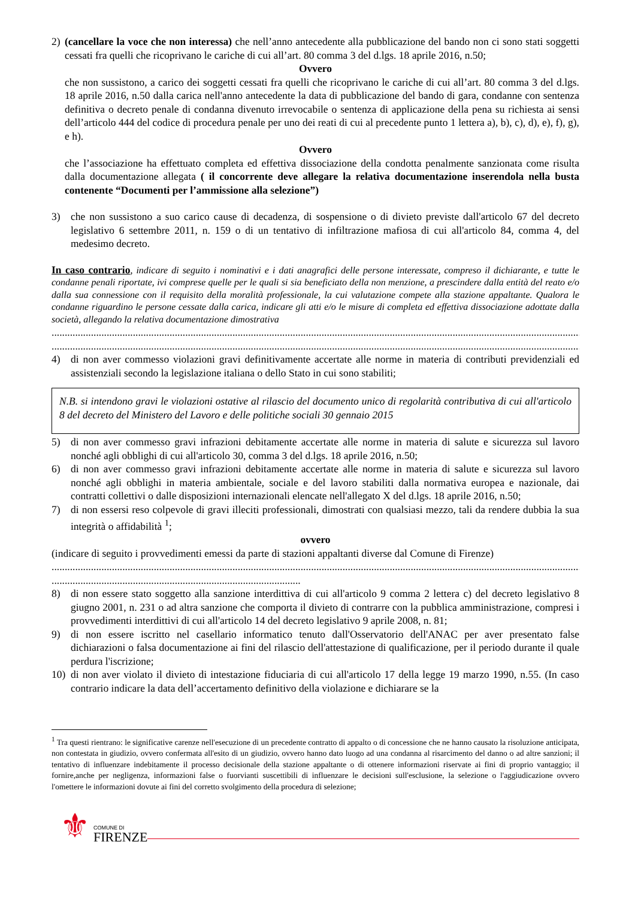2) (cancellare la voce che non interessa) che nell’anno antecedente alla pubblicazione del bando non ci sono stati soggetti cessati fra quelli che ricoprivano le cariche di cui all’art. 80 comma 3 del d.lgs. 18 aprile 2016, n.50;
Ovvero
che non sussistono, a carico dei soggetti cessati fra quelli che ricoprivano le cariche di cui all’art. 80 comma 3 del d.lgs. 18 aprile 2016, n.50 dalla carica nell'anno antecedente la data di pubblicazione del bando di gara, condanne con sentenza definitiva o decreto penale di condanna divenuto irrevocabile o sentenza di applicazione della pena su richiesta ai sensi dell’articolo 444 del codice di procedura penale per uno dei reati di cui al precedente punto 1 lettera a), b), c), d), e), f), g), e h).
Ovvero
che l’associazione ha effettuato completa ed effettiva dissociazione della condotta penalmente sanzionata come risulta dalla documentazione allegata ( il concorrente deve allegare la relativa documentazione inserendola nella busta contenente “Documenti per l’ammissione alla selezione”)
3) che non sussistono a suo carico cause di decadenza, di sospensione o di divieto previste dall'articolo 67 del decreto legislativo 6 settembre 2011, n. 159 o di un tentativo di infiltrazione mafiosa di cui all'articolo 84, comma 4, del medesimo decreto.
In caso contrario, indicare di seguito i nominativi e i dati anagrafici delle persone interessate, compreso il dichiarante, e tutte le condanne penali riportate, ivi comprese quelle per le quali si sia beneficiato della non menzione, a prescindere dalla entità del reato e/o dalla sua connessione con il requisito della moralità professionale, la cui valutazione compete alla stazione appaltante. Qualora le condanne riguardino le persone cessate dalla carica, indicare gli atti e/o le misure di completa ed effettiva dissociazione adottate dalla società, allegando la relativa documentazione dimostrativa
......................................................................................................................................................................................................................
......................................................................................................................................................................................................................
4) di non aver commesso violazioni gravi definitivamente accertate alle norme in materia di contributi previdenziali ed assistenziali secondo la legislazione italiana o dello Stato in cui sono stabiliti;
N.B. si intendono gravi le violazioni ostative al rilascio del documento unico di regolarità contributiva di cui all'articolo 8 del decreto del Ministero del Lavoro e delle politiche sociali 30 gennaio 2015
5) di non aver commesso gravi infrazioni debitamente accertate alle norme in materia di salute e sicurezza sul lavoro nonché agli obblighi di cui all'articolo 30, comma 3 del d.lgs. 18 aprile 2016, n.50;
6) di non aver commesso gravi infrazioni debitamente accertate alle norme in materia di salute e sicurezza sul lavoro nonché agli obblighi in materia ambientale, sociale e del lavoro stabiliti dalla normativa europea e nazionale, dai contratti collettivi o dalle disposizioni internazionali elencate nell'allegato X del d.lgs. 18 aprile 2016, n.50;
7) di non essersi reso colpevole di gravi illeciti professionali, dimostrati con qualsiasi mezzo, tali da rendere dubbia la sua integrità o affidabilità <sup>1</sup>;
ovvero
(indicare di seguito i provvedimenti emessi da parte di stazioni appaltanti diverse dal Comune di Firenze)
......................................................................................................................................................................................................................
...............................................................................................
8) di non essere stato soggetto alla sanzione interdittiva di cui all'articolo 9 comma 2 lettera c) del decreto legislativo 8 giugno 2001, n. 231 o ad altra sanzione che comporta il divieto di contrarre con la pubblica amministrazione, compresi i provvedimenti interdittivi di cui all'articolo 14 del decreto legislativo 9 aprile 2008, n. 81;
9) di non essere iscritto nel casellario informatico tenuto dall'Osservatorio dell'ANAC per aver presentato false dichiarazioni o falsa documentazione ai fini del rilascio dell'attestazione di qualificazione, per il periodo durante il quale perdura l'iscrizione;
10) di non aver violato il divieto di intestazione fiduciaria di cui all'articolo 17 della legge 19 marzo 1990, n.55. (In caso contrario indicare la data dell’accertamento definitivo della violazione e dichiarare se la
<sup>1</sup> Tra questi rientrano: le significative carenze nell'esecuzione di un precedente contratto di appalto o di concessione che ne hanno causato la risoluzione anticipata, non contestata in giudizio, ovvero confermata all'esito di un giudizio, ovvero hanno dato luogo ad una condanna al risarcimento del danno o ad altre sanzioni; il tentativo di influenzare indebitamente il processo decisionale della stazione appaltante o di ottenere informazioni riservate ai fini di proprio vantaggio; il fornire,anche per negligenza, informazioni false o fuorvianti suscettibili di influenzare le decisioni sull'esclusione, la selezione o l'aggiudicazione ovvero l'omettere le informazioni dovute ai fini del corretto svolgimento della procedura di selezione;
⚜
COMUNE DI
FIRENZE